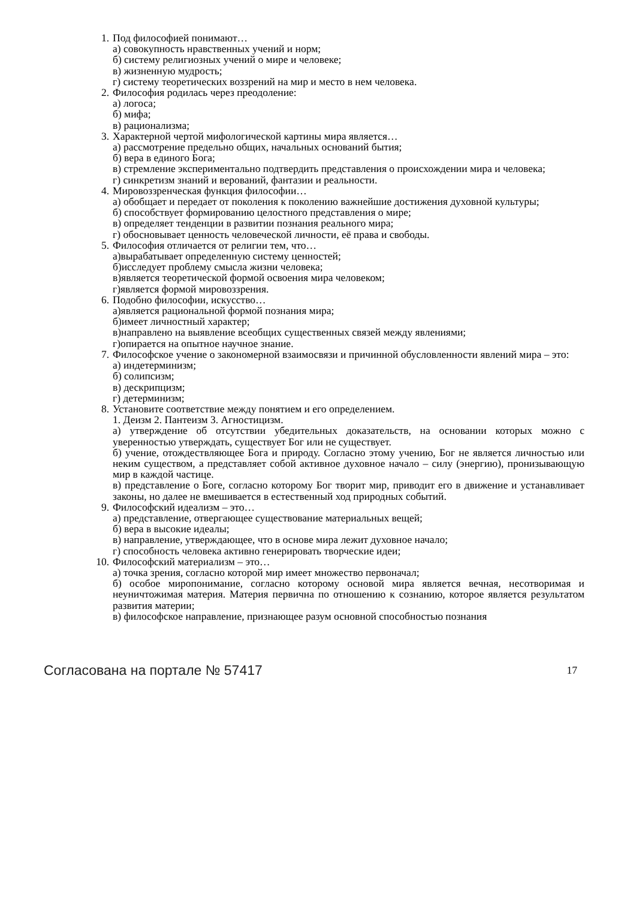1. Под философией понимают…
а) совокупность нравственных учений и норм;
б) систему религиозных учений о мире и человеке;
в) жизненную мудрость;
г) систему теоретических воззрений на мир и место в нем человека.
2. Философия родилась через преодоление:
а) логоса;
б) мифа;
в) рационализма;
3. Характерной чертой мифологической картины мира является…
а) рассмотрение предельно общих, начальных оснований бытия;
б) вера в единого Бога;
в) стремление экспериментально подтвердить представления о происхождении мира и человека;
г) синкретизм знаний и верований, фантазии и реальности.
4. Мировоззренческая функция философии…
а) обобщает и передает от поколения к поколению важнейшие достижения духовной культуры;
б) способствует формированию целостного представления о мире;
в) определяет тенденции в развитии познания реального мира;
г) обосновывает ценность человеческой личности, её права и свободы.
5. Философия отличается от религии тем, что…
а)вырабатывает определенную систему ценностей;
б)исследует проблему смысла жизни человека;
в)является теоретической формой освоения мира человеком;
г)является формой мировоззрения.
6. Подобно философии, искусство…
а)является рациональной формой познания мира;
б)имеет личностный характер;
в)направлено на выявление всеобщих существенных связей между явлениями;
г)опирается на опытное научное знание.
7. Философское учение о закономерной взаимосвязи и причинной обусловленности явлений мира – это:
а) индетерминизм;
б) солипсизм;
в) дескрипцизм;
г) детерминизм;
8. Установите соответствие между понятием и его определением.
1. Деизм 2. Пантеизм 3. Агностицизм.
а) утверждение об отсутствии убедительных доказательств, на основании которых можно с уверенностью утверждать, существует Бог или не существует.
б) учение, отождествляющее Бога и природу. Согласно этому учению, Бог не является личностью или неким существом, а представляет собой активное духовное начало – силу (энергию), пронизывающую мир в каждой частице.
в) представление о Боге, согласно которому Бог творит мир, приводит его в движение и устанавливает законы, но далее не вмешивается в естественный ход природных событий.
9. Философский идеализм – это…
а) представление, отвергающее существование материальных вещей;
б) вера в высокие идеалы;
в) направление, утверждающее, что в основе мира лежит духовное начало;
г) способность человека активно генерировать творческие идеи;
10. Философский материализм – это…
а) точка зрения, согласно которой мир имеет множество первоначал;
б) особое миропонимание, согласно которому основой мира является вечная, несотворимая и неуничтожимая материя. Материя первична по отношению к сознанию, которое является результатом развития материи;
в) философское направление, признающее разум основной способностью познания
Согласована на портале № 57417 17